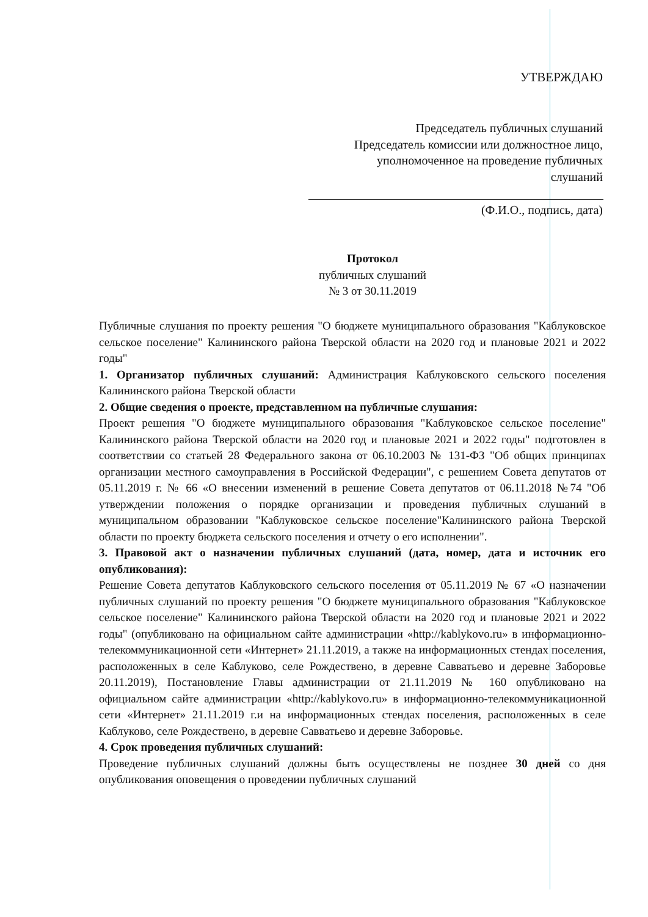УТВЕРЖДАЮ
Председатель публичных слушаний
Председатель комиссии или должностное лицо,
уполномоченное на проведение публичных
слушаний
(Ф.И.О., подпись, дата)
Протокол
публичных слушаний
№ 3 от 30.11.2019
Публичные слушания по проекту решения "О бюджете муниципального образования "Каблуковское сельское поселение" Калининского района Тверской области на 2020 год и плановые 2021 и 2022 годы"
1. Организатор публичных слушаний: Администрация Каблуковского сельского поселения Калининского района Тверской области
2. Общие сведения о проекте, представленном на публичные слушания:
Проект решения "О бюджете муниципального образования "Каблуковское сельское поселение" Калининского района Тверской области на 2020 год и плановые 2021 и 2022 годы" подготовлен в соответствии со статьей 28 Федерального закона от 06.10.2003 № 131-ФЗ "Об общих принципах организации местного самоуправления в Российской Федерации", с решением Совета депутатов от 05.11.2019 г. № 66 «О внесении изменений в решение Совета депутатов от 06.11.2018 №74 "Об утверждении положения о порядке организации и проведения публичных слушаний в муниципальном образовании "Каблуковское сельское поселение"Калининского района Тверской области по проекту бюджета сельского поселения и отчету о его исполнении".
3. Правовой акт о назначении публичных слушаний (дата, номер, дата и источник его опубликования):
Решение Совета депутатов Каблуковского сельского поселения от 05.11.2019 № 67 «О назначении публичных слушаний по проекту решения "О бюджете муниципального образования "Каблуковское сельское поселение" Калининского района Тверской области на 2020 год и плановые 2021 и 2022 годы" (опубликовано на официальном сайте администрации «http://kablykovo.ru» в информационно-телекоммуникационной сети «Интернет» 21.11.2019, а также на информационных стендах поселения, расположенных в селе Каблуково, селе Рождествено, в деревне Савватьево и деревне Заборовье 20.11.2019), Постановление Главы администрации от 21.11.2019 № 160 опубликовано на официальном сайте администрации «http://kablykovo.ru» в информационно-телекоммуникационной сети «Интернет» 21.11.2019 г.и на информационных стендах поселения, расположенных в селе Каблуково, селе Рождествено, в деревне Савватьево и деревне Заборовье.
4. Срок проведения публичных слушаний:
Проведение публичных слушаний должны быть осуществлены не позднее 30 дней со дня опубликования оповещения о проведении публичных слушаний